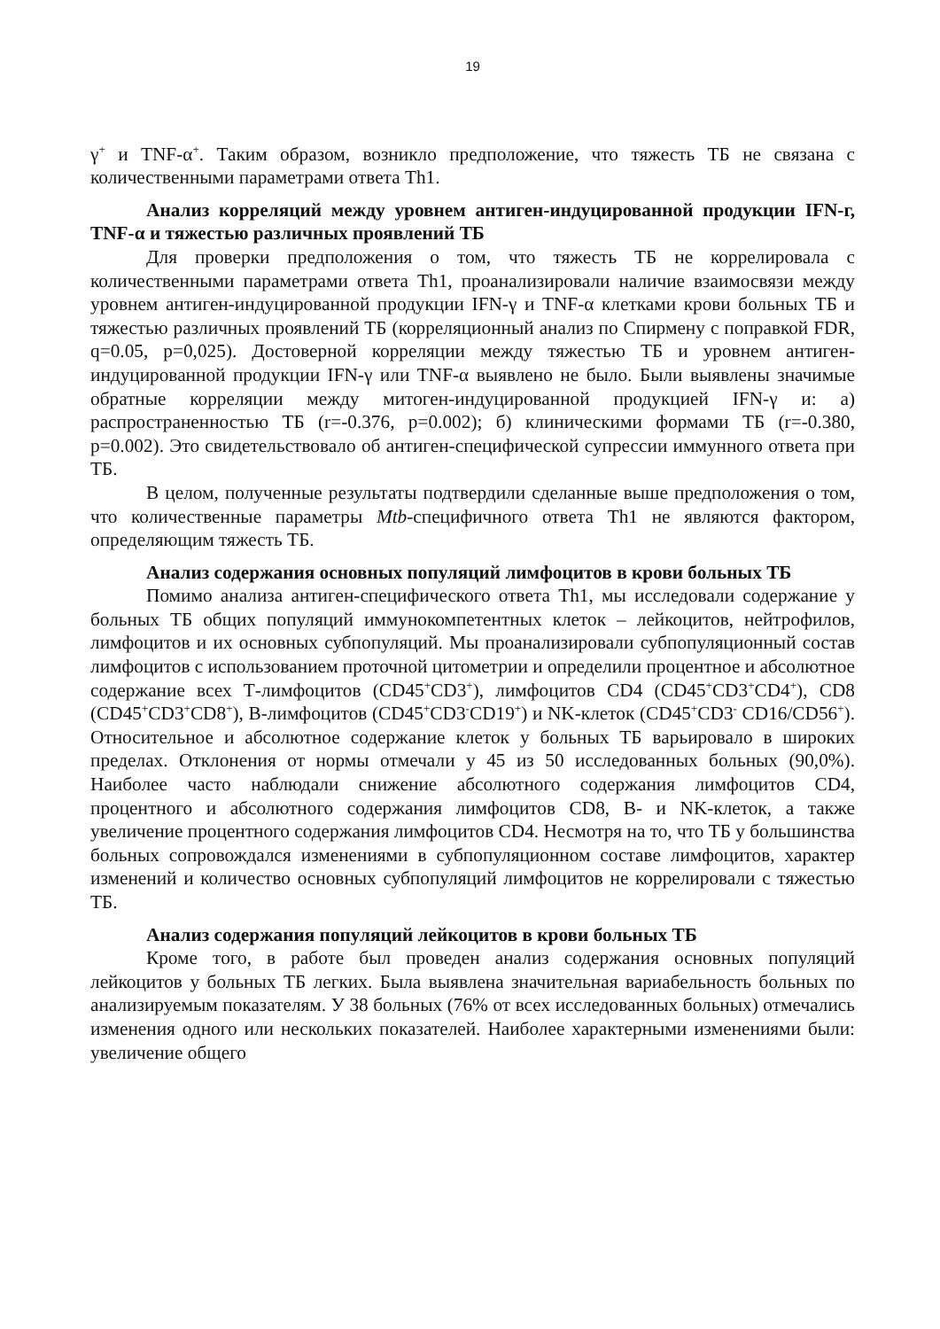19
γ<sup>+</sup> и TNF-α<sup>+</sup>. Таким образом, возникло предположение, что тяжесть ТБ не связана с количественными параметрами ответа Th1.
Анализ корреляций между уровнем антиген-индуцированной продукции IFN-г, TNF-α и тяжестью различных проявлений ТБ
Для проверки предположения о том, что тяжесть ТБ не коррелировала с количественными параметрами ответа Th1, проанализировали наличие взаимосвязи между уровнем антиген-индуцированной продукции IFN-γ и TNF-α клетками крови больных ТБ и тяжестью различных проявлений ТБ (корреляционный анализ по Спирмену с поправкой FDR, q=0.05, p=0,025). Достоверной корреляции между тяжестью ТБ и уровнем антиген-индуцированной продукции IFN-γ или TNF-α выявлено не было. Были выявлены значимые обратные корреляции между митоген-индуцированной продукцией IFN-γ и: а) распространенностью ТБ (r=-0.376, p=0.002); б) клиническими формами ТБ (r=-0.380, p=0.002). Это свидетельствовало об антиген-специфической супрессии иммунного ответа при ТБ.
В целом, полученные результаты подтвердили сделанные выше предположения о том, что количественные параметры Mtb-специфичного ответа Th1 не являются фактором, определяющим тяжесть ТБ.
Анализ содержания основных популяций лимфоцитов в крови больных ТБ
Помимо анализа антиген-специфического ответа Th1, мы исследовали содержание у больных ТБ общих популяций иммунокомпетентных клеток – лейкоцитов, нейтрофилов, лимфоцитов и их основных субпопуляций. Мы проанализировали субпопуляционный состав лимфоцитов с использованием проточной цитометрии и определили процентное и абсолютное содержание всех Т-лимфоцитов (CD45<sup>+</sup>CD3<sup>+</sup>), лимфоцитов CD4 (CD45<sup>+</sup>CD3<sup>+</sup>CD4<sup>+</sup>), CD8 (CD45<sup>+</sup>CD3<sup>+</sup>CD8<sup>+</sup>), В-лимфоцитов (CD45<sup>+</sup>CD3<sup>-</sup>CD19<sup>+</sup>) и NK-клеток (CD45<sup>+</sup>CD3<sup>-</sup> CD16/CD56<sup>+</sup>). Относительное и абсолютное содержание клеток у больных ТБ варьировало в широких пределах. Отклонения от нормы отмечали у 45 из 50 исследованных больных (90,0%). Наиболее часто наблюдали снижение абсолютного содержания лимфоцитов CD4, процентного и абсолютного содержания лимфоцитов CD8, В- и NK-клеток, а также увеличение процентного содержания лимфоцитов CD4. Несмотря на то, что ТБ у большинства больных сопровождался изменениями в субпопуляционном составе лимфоцитов, характер изменений и количество основных субпопуляций лимфоцитов не коррелировали с тяжестью ТБ.
Анализ содержания популяций лейкоцитов в крови больных ТБ
Кроме того, в работе был проведен анализ содержания основных популяций лейкоцитов у больных ТБ легких. Была выявлена значительная вариабельность больных по анализируемым показателям. У 38 больных (76% от всех исследованных больных) отмечались изменения одного или нескольких показателей. Наиболее характерными изменениями были: увеличение общего